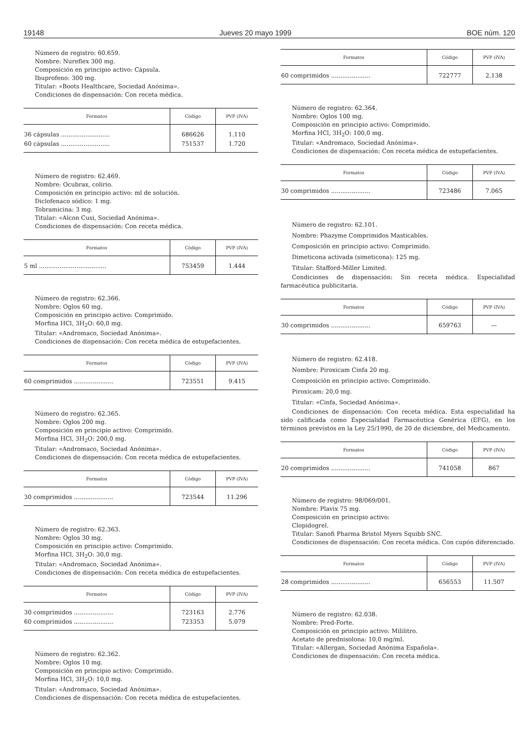19148 Jueves 20 mayo 1999 BOE núm. 120
Número de registro: 60.659.
Nombre: Nureflex 300 mg.
Composición en principio activo: Cápsula.
Ibuprofeno: 300 mg.
Titular: «Boots Healthcare, Sociedad Anónima».
Condiciones de dispensación: Con receta médica.
| Formatos | Código | PVP (IVA) |
| --- | --- | --- |
| 36 cápsulas .......................... | 686626 | 1.110 |
| 60 cápsulas .......................... | 751537 | 1.720 |
Número de registro: 62.469.
Nombre: Ocubrax, colirio.
Composición en principio activo: ml de solución.
Diclofenaco sódico: 1 mg.
Tobramicina: 3 mg.
Titular: «Alcon Cusi, Sociedad Anónima».
Condiciones de dispensación: Con receta médica.
| Formatos | Código | PVP (IVA) |
| --- | --- | --- |
| 5 ml .................................... | 753459 | 1.444 |
Número de registro: 62.366.
Nombre: Oglos 60 mg.
Composición en principio activo: Comprimido.
Morfina HCl, 3H<sub>2</sub>O: 60,0 mg.
Titular: «Andromaco, Sociedad Anónima».
Condiciones de dispensación: Con receta médica de estupefacientes.
| Formatos | Código | PVP (IVA) |
| --- | --- | --- |
| 60 comprimidos ..................... | 723551 | 9.415 |
Número de registro: 62.365.
Nombre: Oglos 200 mg.
Composición en principio activo: Comprimido.
Morfina HCl, 3H<sub>2</sub>O: 200,0 mg.
Titular: «Andromaco, Sociedad Anónima».
Condiciones de dispensación: Con receta médica de estupefacientes.
| Formatos | Código | PVP (IVA) |
| --- | --- | --- |
| 30 comprimidos ..................... | 723544 | 11.296 |
Número de registro: 62.363.
Nombre: Oglos 30 mg.
Composición en principio activo: Comprimido.
Morfina HCl, 3H<sub>2</sub>O: 30,0 mg.
Titular: «Andromaco, Sociedad Anónima».
Condiciones de dispensación: Con receta médica de estupefacientes.
| Formatos | Código | PVP (IVA) |
| --- | --- | --- |
| 30 comprimidos ..................... | 723163 | 2.776 |
| 60 comprimidos ..................... | 723353 | 5.079 |
Número de registro: 62.362.
Nombre: Oglos 10 mg.
Composición en principio activo: Comprimido.
Morfina HCl, 3H<sub>2</sub>O: 10,0 mg.
Titular: «Andromaco, Sociedad Anónima».
Condiciones de dispensación: Con receta médica de estupefacientes.
| Formatos | Código | PVP (IVA) |
| --- | --- | --- |
| 60 comprimidos ..................... | 722777 | 2.138 |
Número de registro: 62.364.
Nombre: Oglos 100 mg.
Composición en principio activo: Comprimido.
Morfina HCl, 3H<sub>2</sub>O: 100,0 mg.
Titular: «Andromaco, Sociedad Anónima».
Condiciones de dispensación: Con receta médica de estupefacientes.
| Formatos | Código | PVP (IVA) |
| --- | --- | --- |
| 30 comprimidos ..................... | 723486 | 7.065 |
Número de registro: 62.101.
Nombre: Phazyme Comprimidos Masticables.
Composición en principio activo: Comprimido.
Dimeticona activada (simeticona): 125 mg.
Titular: Stafford-Miller Limited.
Condiciones de dispensación: Sin receta médica. Especialidad farmacéutica publicitaria.
| Formatos | Código | PVP (IVA) |
| --- | --- | --- |
| 30 comprimidos ..................... | 659763 | — |
Número de registro: 62.418.
Nombre: Piroxicam Cinfa 20 mg.
Composición en principio activo: Comprimido.
Piroxicam: 20,0 mg.
Titular: «Cinfa, Sociedad Anónima».
Condiciones de dispensación: Con receta médica. Esta especialidad ha sido calificada como Especialidad Farmacéutica Genérica (EFG), en los términos previstos en la Ley 25/1990, de 20 de diciembre, del Medicamento.
| Formatos | Código | PVP (IVA) |
| --- | --- | --- |
| 20 comprimidos ..................... | 741058 | 867 |
Número de registro: 98/069/001.
Nombre: Plavix 75 mg.
Composición en principio activo:
Clopidogrel.
Titular: Sanofi Pharma Bristol Myers Squibb SNC.
Condiciones de dispensación: Con receta médica. Con cupón diferenciado.
| Formatos | Código | PVP (IVA) |
| --- | --- | --- |
| 28 comprimidos ..................... | 656553 | 11.507 |
Número de registro: 62.038.
Nombre: Pred-Forte.
Composición en principio activo: Mililitro.
Acetato de prednisolona: 10,0 mg/ml.
Titular: «Allergan, Sociedad Anónima Española».
Condiciones de dispensación: Con receta médica.